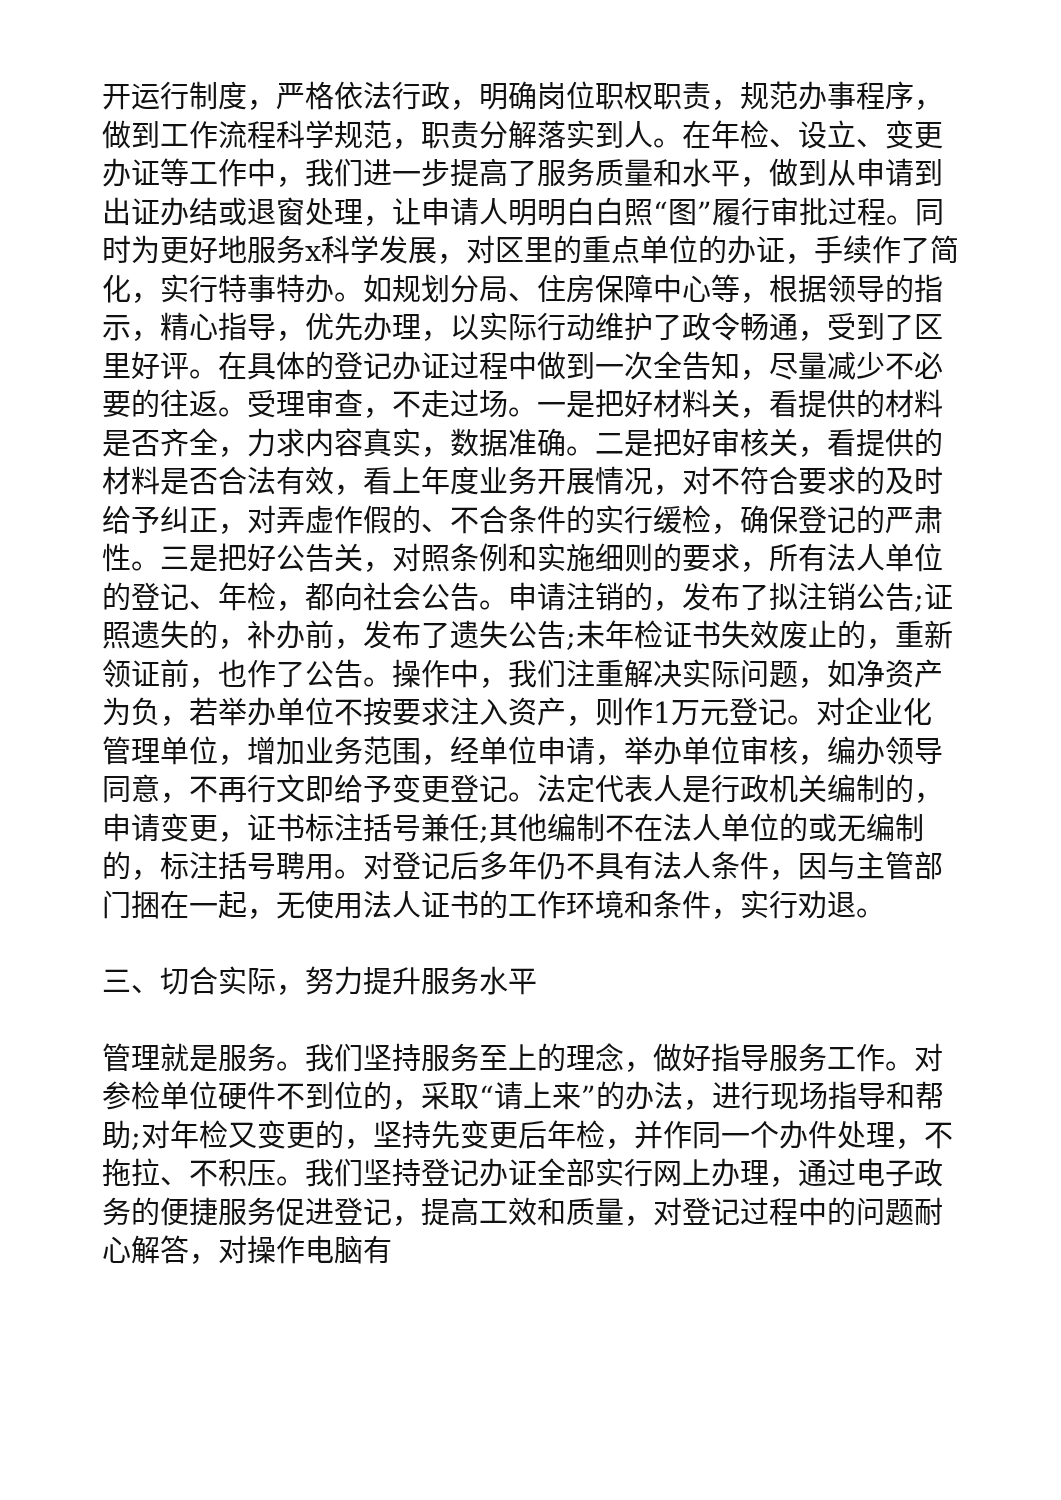开运行制度，严格依法行政，明确岗位职权职责，规范办事程序，做到工作流程科学规范，职责分解落实到人。在年检、设立、变更办证等工作中，我们进一步提高了服务质量和水平，做到从申请到出证办结或退窗处理，让申请人明明白白照“图”履行审批过程。同时为更好地服务x科学发展，对区里的重点单位的办证，手续作了简化，实行特事特办。如规划分局、住房保障中心等，根据领导的指示，精心指导，优先办理，以实际行动维护了政令畅通，受到了区里好评。在具体的登记办证过程中做到一次全告知，尽量减少不必要的往返。受理审查，不走过场。一是把好材料关，看提供的材料是否齐全，力求内容真实，数据准确。二是把好审核关，看提供的材料是否合法有效，看上年度业务开展情况，对不符合要求的及时给予纠正，对弄虚作假的、不合条件的实行缓检，确保登记的严肃性。三是把好公告关，对照条例和实施细则的要求，所有法人单位的登记、年检，都向社会公告。申请注销的，发布了拟注销公告;证照遗失的，补办前，发布了遗失公告;未年检证书失效废止的，重新领证前，也作了公告。操作中，我们注重解决实际问题，如净资产为负，若举办单位不按要求注入资产，则作1万元登记。对企业化管理单位，增加业务范围，经单位申请，举办单位审核，编办领导同意，不再行文即给予变更登记。法定代表人是行政机关编制的，申请变更，证书标注括号兼任;其他编制不在法人单位的或无编制的，标注括号聘用。对登记后多年仍不具有法人条件，因与主管部门捆在一起，无使用法人证书的工作环境和条件，实行劝退。
三、切合实际，努力提升服务水平
管理就是服务。我们坚持服务至上的理念，做好指导服务工作。对参检单位硬件不到位的，采取“请上来”的办法，进行现场指导和帮助;对年检又变更的，坚持先变更后年检，并作同一个办件处理，不拖拉、不积压。我们坚持登记办证全部实行网上办理，通过电子政务的便捷服务促进登记，提高工效和质量，对登记过程中的问题耐心解答，对操作电脑有